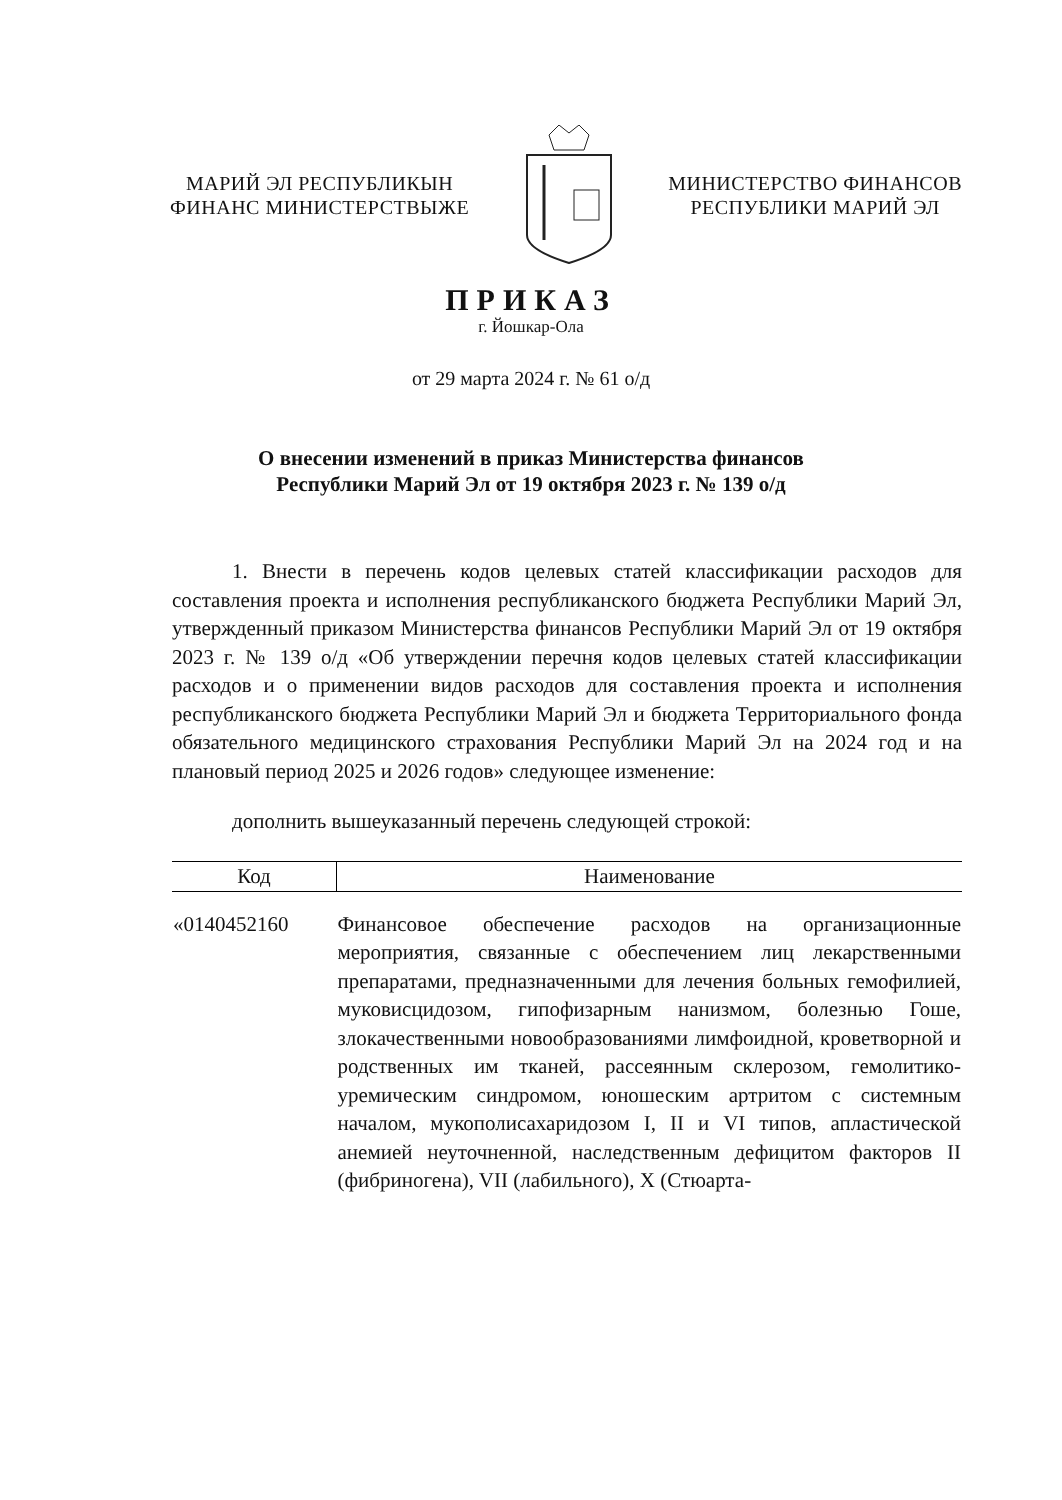МАРИЙ ЭЛ РЕСПУБЛИКЫН
ФИНАНС МИНИСТЕРСТВЫЖЕ
МИНИСТЕРСТВО ФИНАНСОВ
РЕСПУБЛИКИ МАРИЙ ЭЛ
ПРИКАЗ
г. Йошкар-Ола
от 29 марта 2024 г. № 61 о/д
О внесении изменений в приказ Министерства финансов
Республики Марий Эл от 19 октября 2023 г. № 139 о/д
1. Внести в перечень кодов целевых статей классификации расходов для составления проекта и исполнения республиканского бюджета Республики Марий Эл, утвержденный приказом Министерства финансов Республики Марий Эл от 19 октября 2023 г. № 139 о/д «Об утверждении перечня кодов целевых статей классификации расходов и о применении видов расходов для составления проекта и исполнения республиканского бюджета Республики Марий Эл и бюджета Территориального фонда обязательного медицинского страхования Республики Марий Эл на 2024 год и на плановый период 2025 и 2026 годов» следующее изменение:
дополнить вышеуказанный перечень следующей строкой:
| Код | Наименование |
| --- | --- |
| «0140452160 | Финансовое обеспечение расходов на организационные мероприятия, связанные с обеспечением лиц лекарственными препаратами, предназначенными для лечения больных гемофилией, муковисцидозом, гипофизарным нанизмом, болезнью Гоше, злокачественными новообразованиями лимфоидной, кроветворной и родственных им тканей, рассеянным склерозом, гемолитико-уремическим синдромом, юношеским артритом с системным началом, мукополисахаридозом I, II и VI типов, апластической анемией неуточненной, наследственным дефицитом факторов II (фибриногена), VII (лабильного), X (Стюарта- |